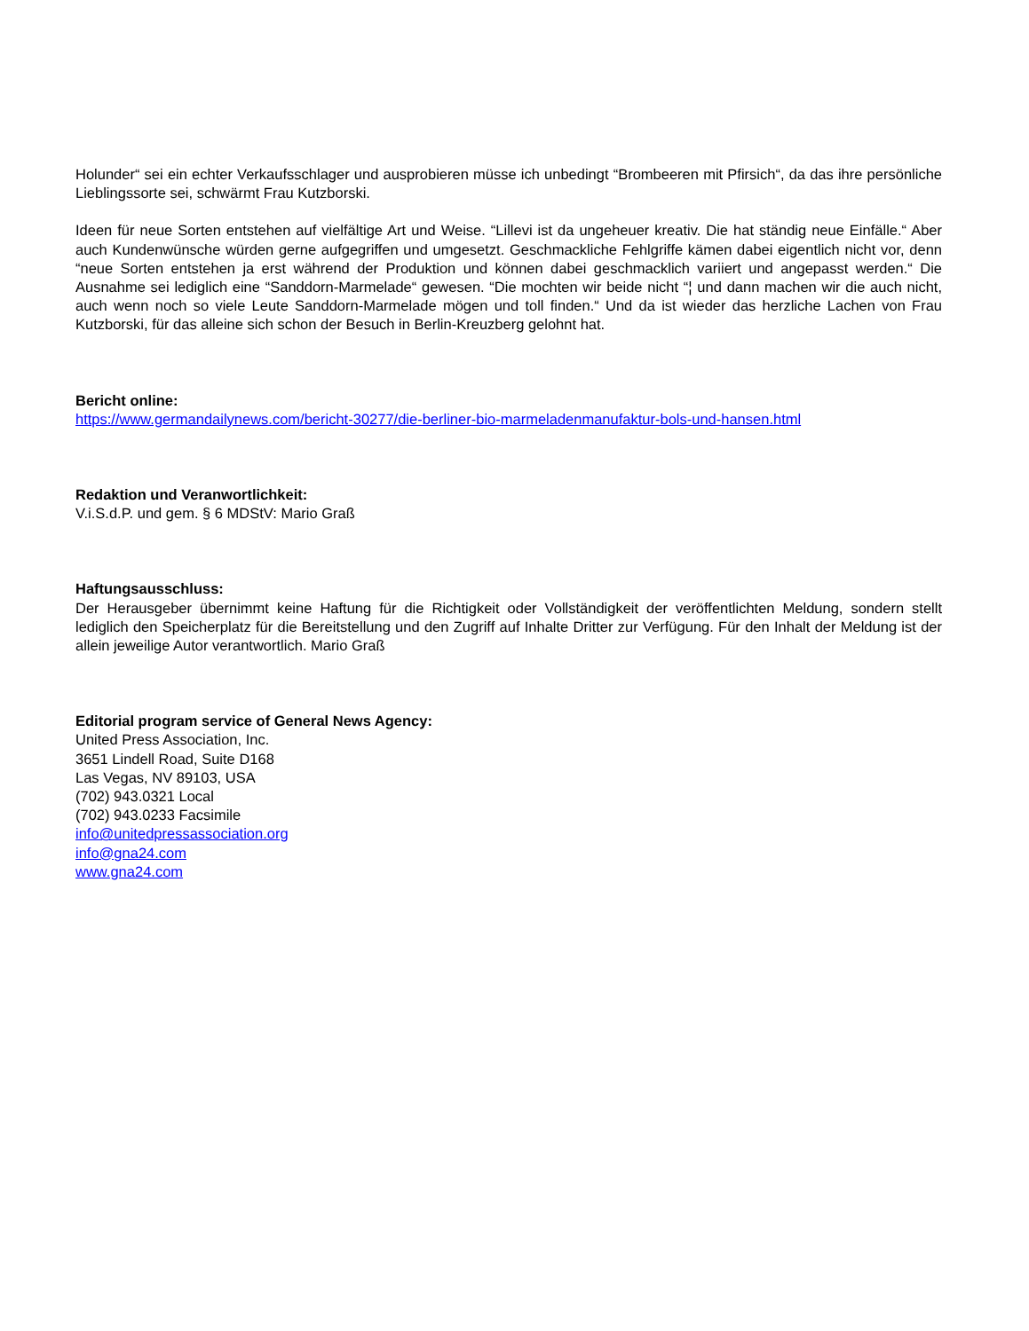Holunder“ sei ein echter Verkaufsschlager und ausprobieren müsse ich unbedingt “Brombeeren mit Pfirsich“, da das ihre persönliche Lieblingssorte sei, schwärmt Frau Kutzborski.
Ideen für neue Sorten entstehen auf vielfältige Art und Weise. “Lillevi ist da ungeheuer kreativ. Die hat ständig neue Einfälle.“ Aber auch Kundenwünsche würden gerne aufgegriffen und umgesetzt. Geschmackliche Fehlgriffe kämen dabei eigentlich nicht vor, denn “neue Sorten entstehen ja erst während der Produktion und können dabei geschmacklich variiert und angepasst werden.“ Die Ausnahme sei lediglich eine “Sanddorn-Marmelade“ gewesen. “Die mochten wir beide nicht “¦ und dann machen wir die auch nicht, auch wenn noch so viele Leute Sanddorn-Marmelade mögen und toll finden.“ Und da ist wieder das herzliche Lachen von Frau Kutzborski, für das alleine sich schon der Besuch in Berlin-Kreuzberg gelohnt hat.
Bericht online:
https://www.germandailynews.com/bericht-30277/die-berliner-bio-marmeladenmanufaktur-bols-und-hansen.html
Redaktion und Veranwortlichkeit:
V.i.S.d.P. und gem. § 6 MDStV: Mario Graß
Haftungsausschluss:
Der Herausgeber übernimmt keine Haftung für die Richtigkeit oder Vollständigkeit der veröffentlichten Meldung, sondern stellt lediglich den Speicherplatz für die Bereitstellung und den Zugriff auf Inhalte Dritter zur Verfügung. Für den Inhalt der Meldung ist der allein jeweilige Autor verantwortlich. Mario Graß
Editorial program service of General News Agency:
United Press Association, Inc.
3651 Lindell Road, Suite D168
Las Vegas, NV 89103, USA
(702) 943.0321 Local
(702) 943.0233 Facsimile
info@unitedpressassociation.org
info@gna24.com
www.gna24.com